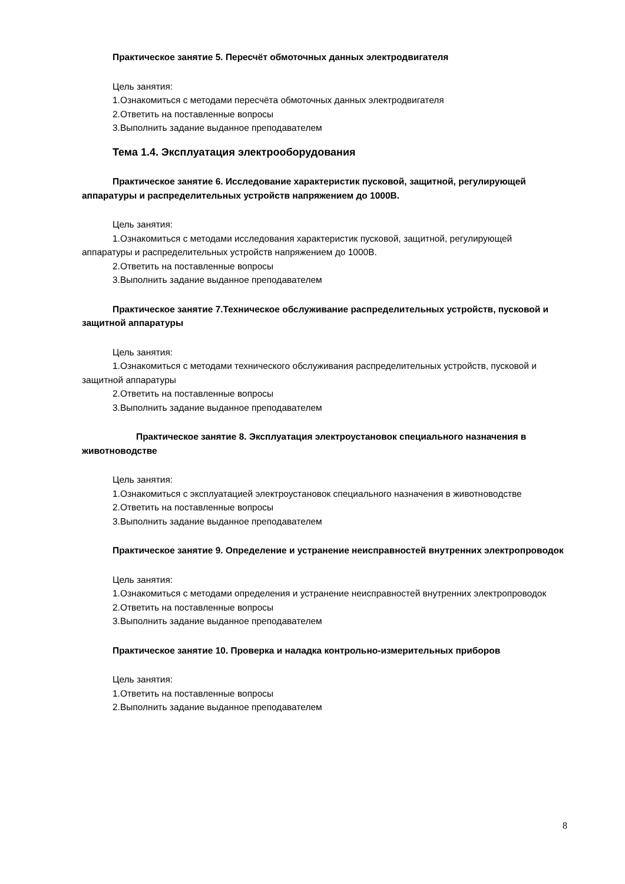Практическое занятие 5. Пересчёт обмоточных данных электродвигателя
Цель занятия:
1.Ознакомиться с методами пересчёта обмоточных данных электродвигателя
2.Ответить на поставленные вопросы
3.Выполнить задание выданное преподавателем
Тема 1.4. Эксплуатация электрооборудования
Практическое занятие 6. Исследование характеристик пусковой, защитной, регулирующей аппаратуры и распределительных устройств напряжением до 1000В.
Цель занятия:
1.Ознакомиться с методами исследования характеристик пусковой, защитной, регулирующей аппаратуры и распределительных устройств напряжением до 1000В.
2.Ответить на поставленные вопросы
3.Выполнить задание выданное преподавателем
Практическое занятие 7.Техническое обслуживание распределительных устройств, пусковой и защитной аппаратуры
Цель занятия:
1.Ознакомиться с методами технического обслуживания распределительных устройств, пусковой и защитной аппаратуры
2.Ответить на поставленные вопросы
3.Выполнить задание выданное преподавателем
Практическое занятие 8. Эксплуатация электроустановок специального назначения в животноводстве
Цель занятия:
1.Ознакомиться с эксплуатацией электроустановок специального назначения в животноводстве
2.Ответить на поставленные вопросы
3.Выполнить задание выданное преподавателем
Практическое занятие 9. Определение и устранение неисправностей внутренних электропроводок
Цель занятия:
1.Ознакомиться с методами определения и устранение неисправностей внутренних электропроводок
2.Ответить на поставленные вопросы
3.Выполнить задание выданное преподавателем
Практическое занятие 10. Проверка и наладка контрольно-измерительных приборов
Цель занятия:
1.Ответить на поставленные вопросы
2.Выполнить задание выданное преподавателем
8